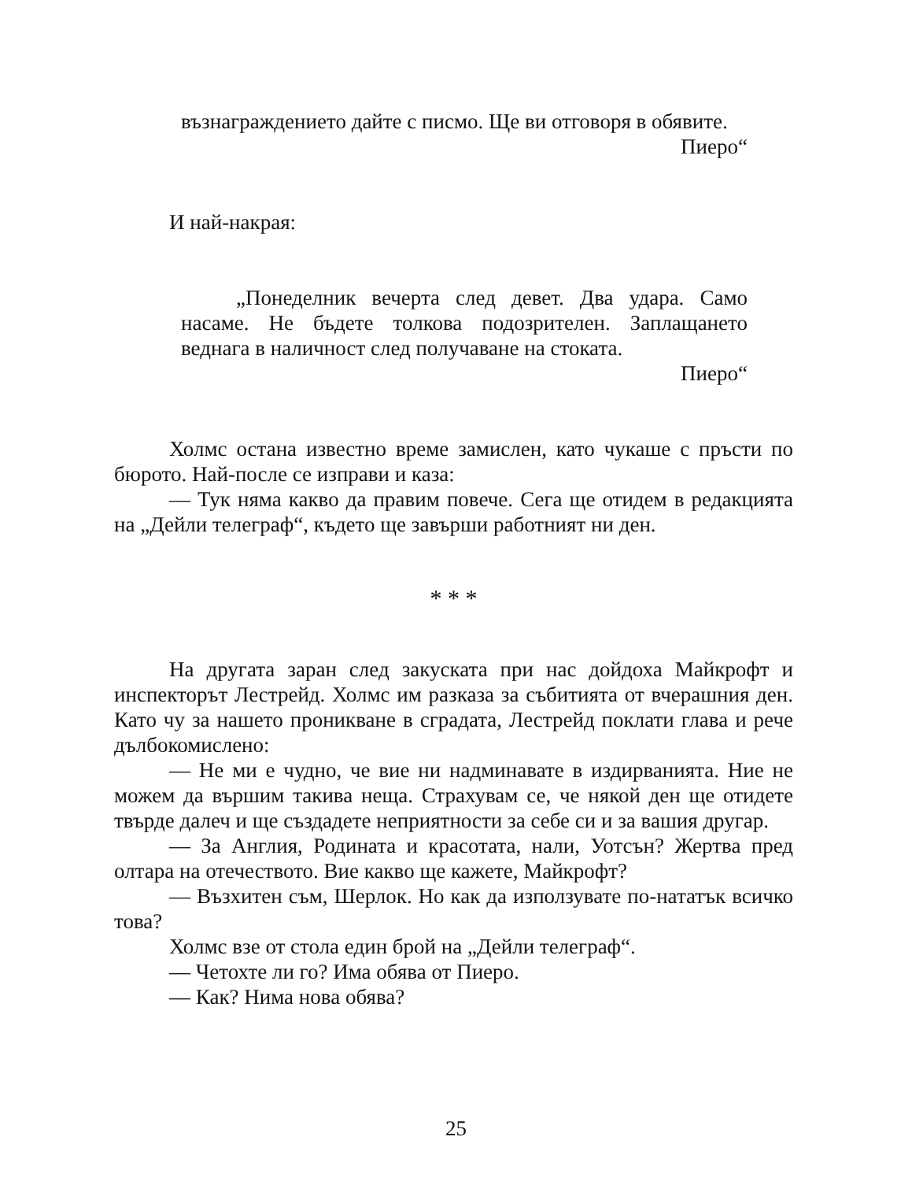възнаграждението дайте с писмо. Ще ви отговоря в обявите.
Пиеро“
И най-накрая:
„Понеделник вечерта след девет. Два удара. Само насаме. Не бъдете толкова подозрителен. Заплащането веднага в наличност след получаване на стоката.
Пиеро“
Холмс остана известно време замислен, като чукаше с пръсти по бюрото. Най-после се изправи и каза:
— Тук няма какво да правим повече. Сега ще отидем в редакцията на „Дейли телеграф“, където ще завърши работният ни ден.
* * *
На другата заран след закуската при нас дойдоха Майкрофт и инспекторът Лестрейд. Холмс им разказа за събитията от вчерашния ден. Като чу за нашето проникване в сградата, Лестрейд поклати глава и рече дълбокомислено:
— Не ми е чудно, че вие ни надминавате в издирванията. Ние не можем да вършим такива неща. Страхувам се, че някой ден ще отидете твърде далеч и ще създадете неприятности за себе си и за вашия другар.
— За Англия, Родината и красотата, нали, Уотсън? Жертва пред олтара на отечеството. Вие какво ще кажете, Майкрофт?
— Възхитен съм, Шерлок. Но как да използувате по-нататък всичко това?
Холмс взе от стола един брой на „Дейли телеграф“.
— Четохте ли го? Има обява от Пиеро.
— Как? Нима нова обява?
25